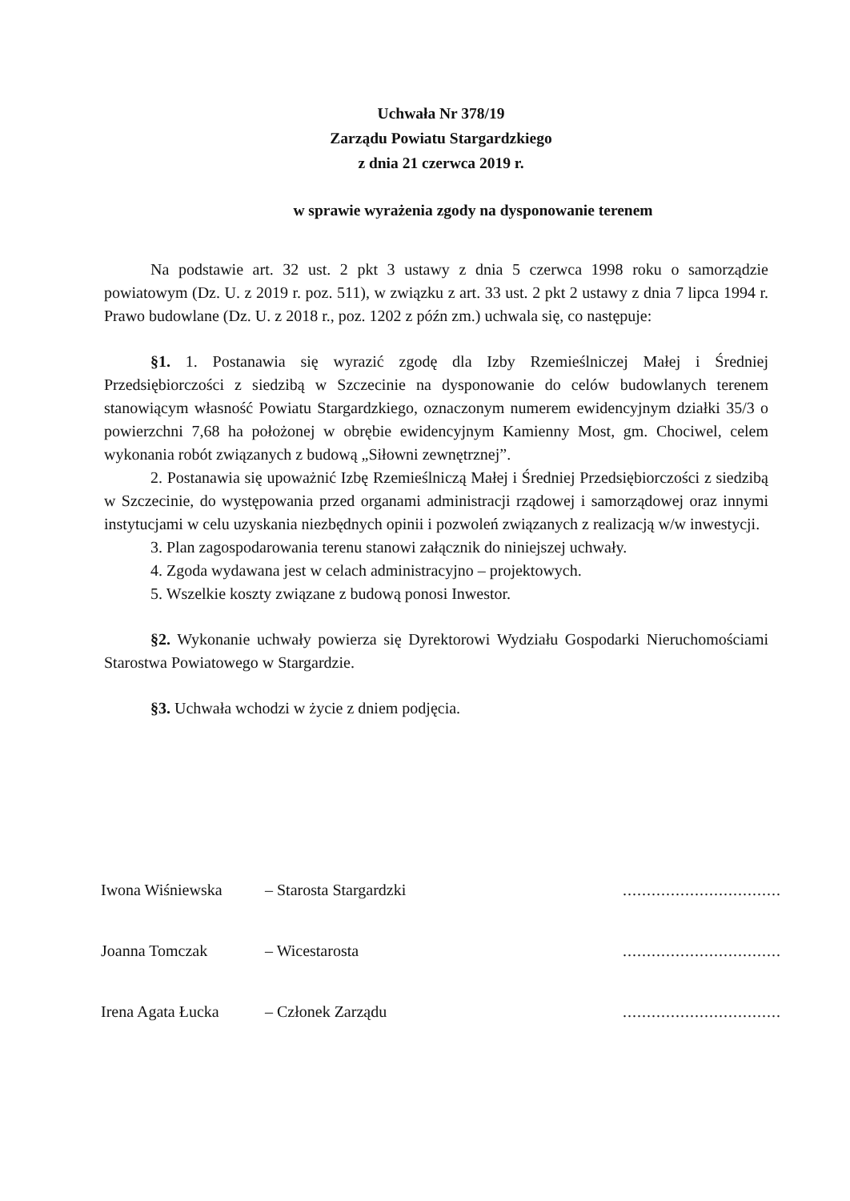Uchwała Nr 378/19
Zarządu Powiatu Stargardzkiego
z dnia 21 czerwca 2019 r.
w sprawie wyrażenia zgody na dysponowanie terenem
Na podstawie art. 32 ust. 2 pkt 3 ustawy z dnia 5 czerwca 1998 roku o samorządzie powiatowym (Dz. U. z 2019 r. poz. 511), w związku z art. 33 ust. 2 pkt 2 ustawy z dnia 7 lipca 1994 r. Prawo budowlane (Dz. U. z 2018 r., poz. 1202 z późn zm.) uchwala się, co następuje:
§1. 1. Postanawia się wyrazić zgodę dla Izby Rzemieślniczej Małej i Średniej Przedsiębiorczości z siedzibą w Szczecinie na dysponowanie do celów budowlanych terenem stanowiącym własność Powiatu Stargardzkiego, oznaczonym numerem ewidencyjnym działki 35/3 o powierzchni 7,68 ha położonej w obrębie ewidencyjnym Kamienny Most, gm. Chociwel, celem wykonania robót związanych z budową „Siłowni zewnętrznej”.
2. Postanawia się upoważnić Izbę Rzemieślniczą Małej i Średniej Przedsiębiorczości z siedzibą w Szczecinie, do występowania przed organami administracji rządowej i samorządowej oraz innymi instytucjami w celu uzyskania niezbędnych opinii i pozwoleń związanych z realizacją w/w inwestycji.
3. Plan zagospodarowania terenu stanowi załącznik do niniejszej uchwały.
4. Zgoda wydawana jest w celach administracyjno – projektowych.
5. Wszelkie koszty związane z budową ponosi Inwestor.
§2. Wykonanie uchwały powierza się Dyrektorowi Wydziału Gospodarki Nieruchomościami Starostwa Powiatowego w Stargardzie.
§3. Uchwała wchodzi w życie z dniem podjęcia.
Iwona Wiśniewska – Starosta Stargardzki.................................
Joanna Tomczak – Wicestarosta.................................
Irena Agata Łucka – Członek Zarządu.................................